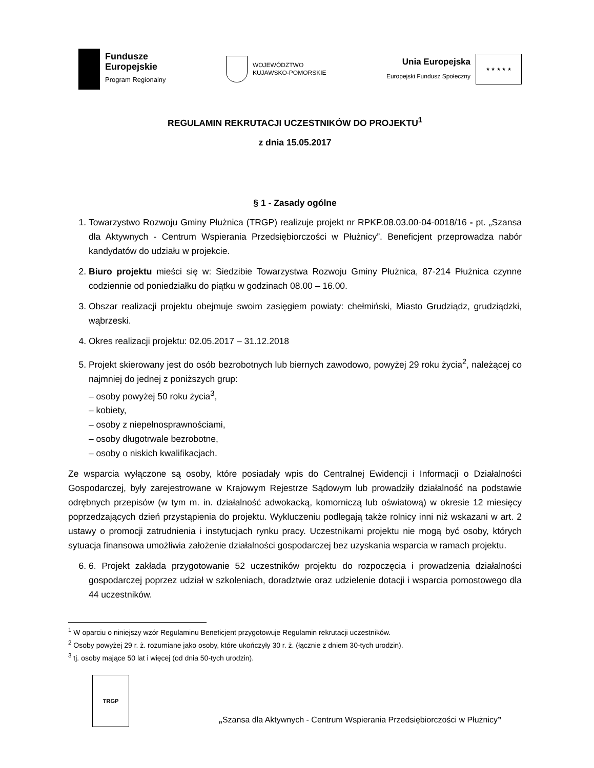Fundusze
Europejskie
Program Regionalny
WOJEWÓDZTWO
KUJAWSKO-POMORSKIE
Unia Europejska
Europejski Fundusz Społeczny
★ ★ ★ ★ ★
REGULAMIN REKRUTACJI UCZESTNIKÓW DO PROJEKTU<sup>1</sup>
z dnia 15.05.2017
§ 1 - Zasady ogólne
1. Towarzystwo Rozwoju Gminy Płużnica (TRGP) realizuje projekt nr RPKP.08.03.00-04-0018/16 - pt. „Szansa dla Aktywnych - Centrum Wspierania Przedsiębiorczości w Płużnicy”. Beneficjent przeprowadza nabór kandydatów do udziału w projekcie.
2. Biuro projektu mieści się w: Siedzibie Towarzystwa Rozwoju Gminy Płużnica, 87-214 Płużnica czynne codziennie od poniedziałku do piątku w godzinach 08.00 – 16.00.
3. Obszar realizacji projektu obejmuje swoim zasięgiem powiaty: chełmiński, Miasto Grudziądz, grudziądzki, wąbrzeski.
4. Okres realizacji projektu: 02.05.2017 – 31.12.2018
5. Projekt skierowany jest do osób bezrobotnych lub biernych zawodowo, powyżej 29 roku życia<sup>2</sup>, należącej co najmniej do jednej z poniższych grup:
– osoby powyżej 50 roku życia<sup>3</sup>,
– kobiety,
– osoby z niepełnosprawnościami,
– osoby długotrwale bezrobotne,
– osoby o niskich kwalifikacjach.
Ze wsparcia wyłączone są osoby, które posiadały wpis do Centralnej Ewidencji i Informacji o Działalności Gospodarczej, były zarejestrowane w Krajowym Rejestrze Sądowym lub prowadziły działalność na podstawie odrębnych przepisów (w tym m. in. działalność adwokacką, komorniczą lub oświatową) w okresie 12 miesięcy poprzedzających dzień przystąpienia do projektu. Wykluczeniu podlegają także rolnicy inni niż wskazani w art. 2 ustawy o promocji zatrudnienia i instytucjach rynku pracy. Uczestnikami projektu nie mogą być osoby, których sytuacja finansowa umożliwia założenie działalności gospodarczej bez uzyskania wsparcia w ramach projektu.
6. 6. Projekt zakłada przygotowanie 52 uczestników projektu do rozpoczęcia i prowadzenia działalności gospodarczej poprzez udział w szkoleniach, doradztwie oraz udzielenie dotacji i wsparcia pomostowego dla 44 uczestników.
<sup>1</sup> W oparciu o niniejszy wzór Regulaminu Beneficjent przygotowuje Regulamin rekrutacji uczestników.
<sup>2</sup> Osoby powyżej 29 r. ż. rozumiane jako osoby, które ukończyły 30 r. ż. (łącznie z dniem 30-tych urodzin).
<sup>3</sup> tj. osoby mające 50 lat i więcej (od dnia 50-tych urodzin).
TRGP
„Szansa dla Aktywnych - Centrum Wspierania Przedsiębiorczości w Płużnicy”